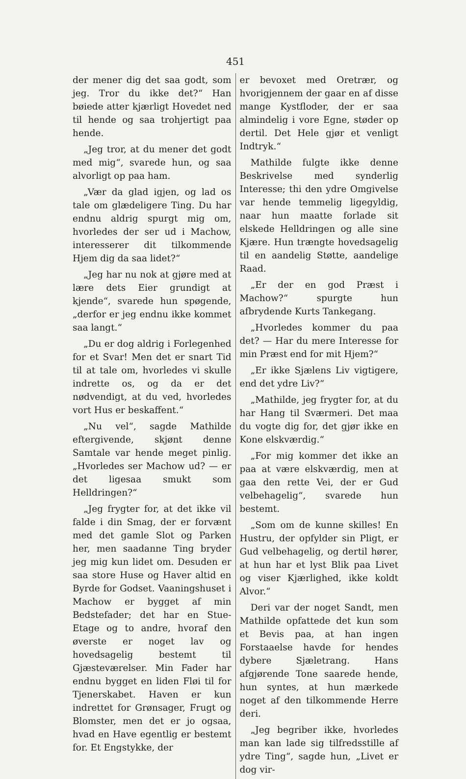451
der mener dig det saa godt, som jeg. Tror du ikke det?“ Han bøiede atter kjærligt Hovedet ned til hende og saa trohjertigt paa hende.
„Jeg tror, at du mener det godt med mig“, svarede hun, og saa alvorligt op paa ham.
„Vær da glad igjen, og lad os tale om glædeligere Ting. Du har endnu aldrig spurgt mig om, hvorledes der ser ud i Machow, interesserer dit tilkommende Hjem dig da saa lidet?“
„Jeg har nu nok at gjøre med at lære dets Eier grundigt at kjende“, svarede hun spøgende, „derfor er jeg endnu ikke kommet saa langt.“
„Du er dog aldrig i Forlegenhed for et Svar! Men det er snart Tid til at tale om, hvorledes vi skulle indrette os, og da er det nødvendigt, at du ved, hvorledes vort Hus er beskaffent.“
„Nu vel“, sagde Mathilde eftergivende, skjønt denne Samtale var hende meget pinlig. „Hvorledes ser Machow ud? — er det ligesaa smukt som Helldringen?“
„Jeg frygter for, at det ikke vil falde i din Smag, der er forvænt med det gamle Slot og Parken her, men saadanne Ting bryder jeg mig kun lidet om. Desuden er saa store Huse og Haver altid en Byrde for Godset. Vaaningshuset i Machow er bygget af min Bedstefader; det har en Stue-Etage og to andre, hvoraf den øverste er noget lav og hovedsagelig bestemt til Gjæsteværelser. Min Fader har endnu bygget en liden Fløi til for Tjenerskabet. Haven er kun indrettet for Grønsager, Frugt og Blomster, men det er jo ogsaa, hvad en Have egentlig er bestemt for. Et Engstykke, der
er bevoxet med Oretrær, og hvorigjennem der gaar en af disse mange Kystfloder, der er saa almindelig i vore Egne, støder op dertil. Det Hele gjør et venligt Indtryk.“
Mathilde fulgte ikke denne Beskrivelse med synderlig Interesse; thi den ydre Omgivelse var hende temmelig ligegyldig, naar hun maatte forlade sit elskede Helldringen og alle sine Kjære. Hun trængte hovedsagelig til en aandelig Støtte, aandelige Raad.
„Er der en god Præst i Machow?“ spurgte hun afbrydende Kurts Tankegang.
„Hvorledes kommer du paa det? — Har du mere Interesse for min Præst end for mit Hjem?“
„Er ikke Sjælens Liv vigtigere, end det ydre Liv?“
„Mathilde, jeg frygter for, at du har Hang til Sværmeri. Det maa du vogte dig for, det gjør ikke en Kone elskværdig.“
„For mig kommer det ikke an paa at være elskværdig, men at gaa den rette Vei, der er Gud velbehagelig“, svarede hun bestemt.
„Som om de kunne skilles! En Hustru, der opfylder sin Pligt, er Gud velbehagelig, og dertil hører, at hun har et lyst Blik paa Livet og viser Kjærlighed, ikke koldt Alvor.“
Deri var der noget Sandt, men Mathilde opfattede det kun som et Bevis paa, at han ingen Forstaaelse havde for hendes dybere Sjæletrang. Hans afgjørende Tone saarede hende, hun syntes, at hun mærkede noget af den tilkommende Herre deri.
„Jeg begriber ikke, hvorledes man kan lade sig tilfredsstille af ydre Ting“, sagde hun, „Livet er dog vir-